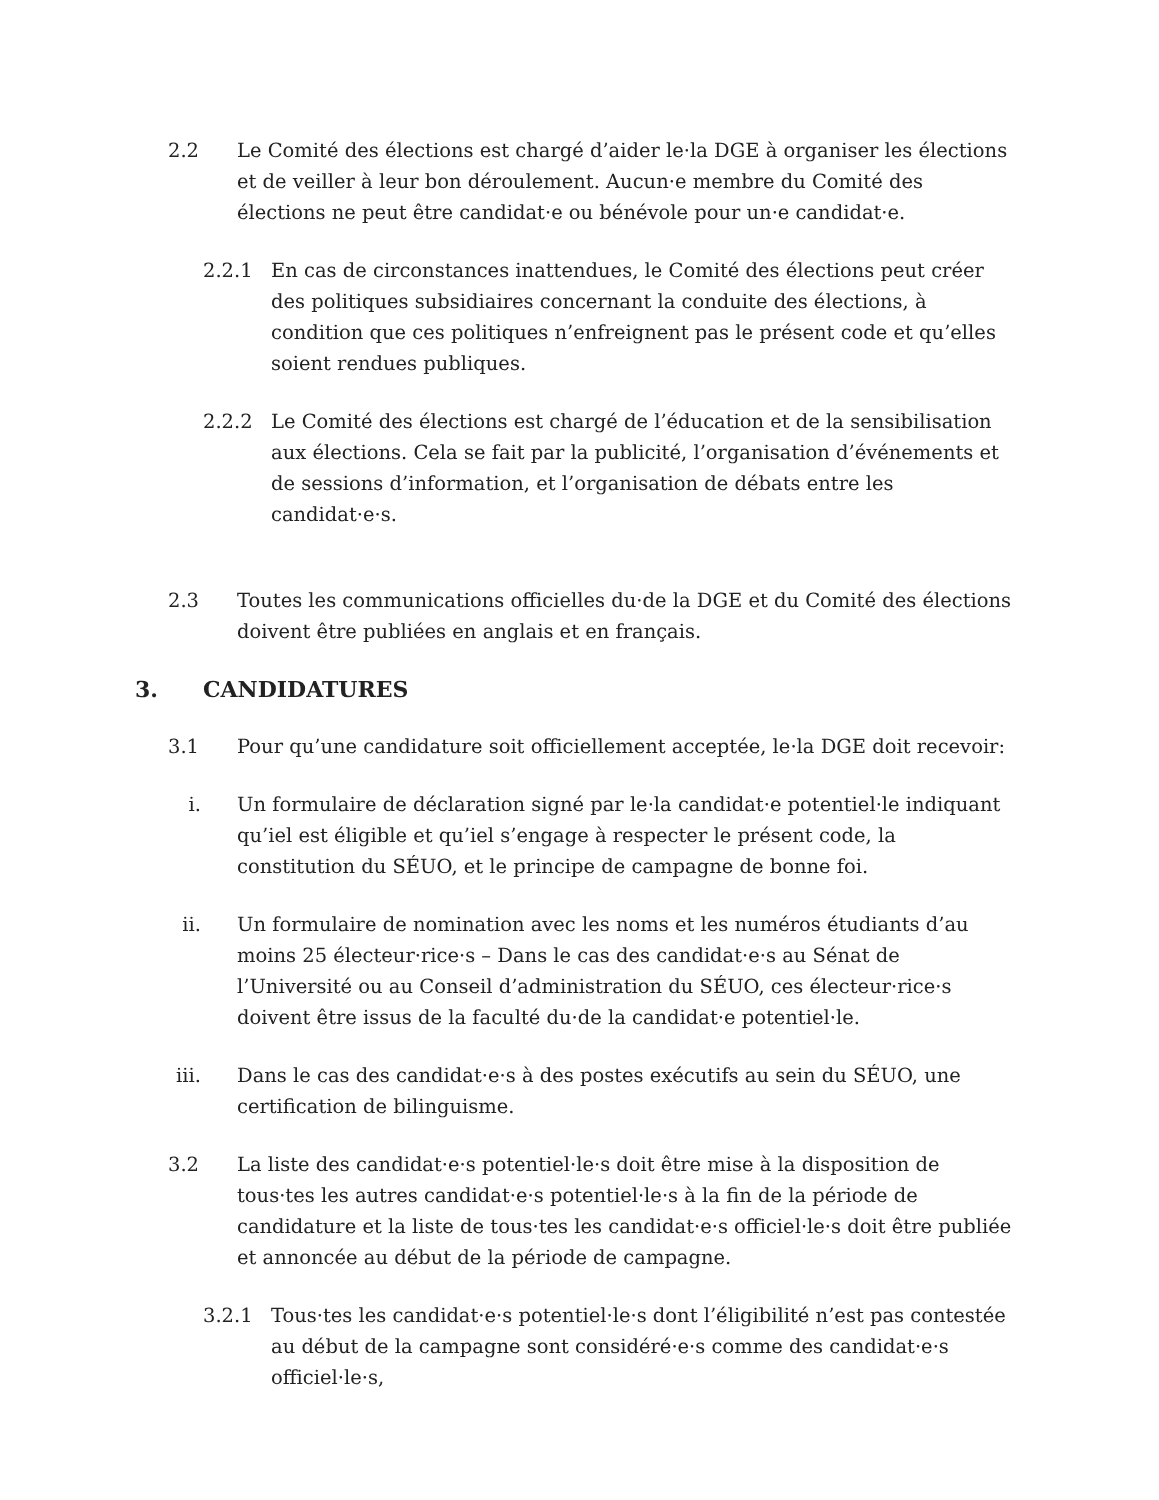2.2 Le Comité des élections est chargé d’aider le·la DGE à organiser les élections et de veiller à leur bon déroulement. Aucun·e membre du Comité des élections ne peut être candidat·e ou bénévole pour un·e candidat·e.
2.2.1 En cas de circonstances inattendues, le Comité des élections peut créer des politiques subsidiaires concernant la conduite des élections, à condition que ces politiques n’enfreignent pas le présent code et qu’elles soient rendues publiques.
2.2.2 Le Comité des élections est chargé de l’éducation et de la sensibilisation aux élections. Cela se fait par la publicité, l’organisation d’événements et de sessions d’information, et l’organisation de débats entre les candidat·e·s.
2.3 Toutes les communications officielles du·de la DGE et du Comité des élections doivent être publiées en anglais et en français.
3. CANDIDATURES
3.1 Pour qu’une candidature soit officiellement acceptée, le·la DGE doit recevoir:
i. Un formulaire de déclaration signé par le·la candidat·e potentiel·le indiquant qu’iel est éligible et qu’iel s’engage à respecter le présent code, la constitution du SÉUO, et le principe de campagne de bonne foi.
ii. Un formulaire de nomination avec les noms et les numéros étudiants d’au moins 25 électeur·rice·s – Dans le cas des candidat·e·s au Sénat de l’Université ou au Conseil d’administration du SÉUO, ces électeur·rice·s doivent être issus de la faculté du·de la candidat·e potentiel·le.
iii. Dans le cas des candidat·e·s à des postes exécutifs au sein du SÉUO, une certification de bilinguisme.
3.2 La liste des candidat·e·s potentiel·le·s doit être mise à la disposition de tous·tes les autres candidat·e·s potentiel·le·s à la fin de la période de candidature et la liste de tous·tes les candidat·e·s officiel·le·s doit être publiée et annoncée au début de la période de campagne.
3.2.1 Tous·tes les candidat·e·s potentiel·le·s dont l’éligibilité n’est pas contestée au début de la campagne sont considéré·e·s comme des candidat·e·s officiel·le·s,